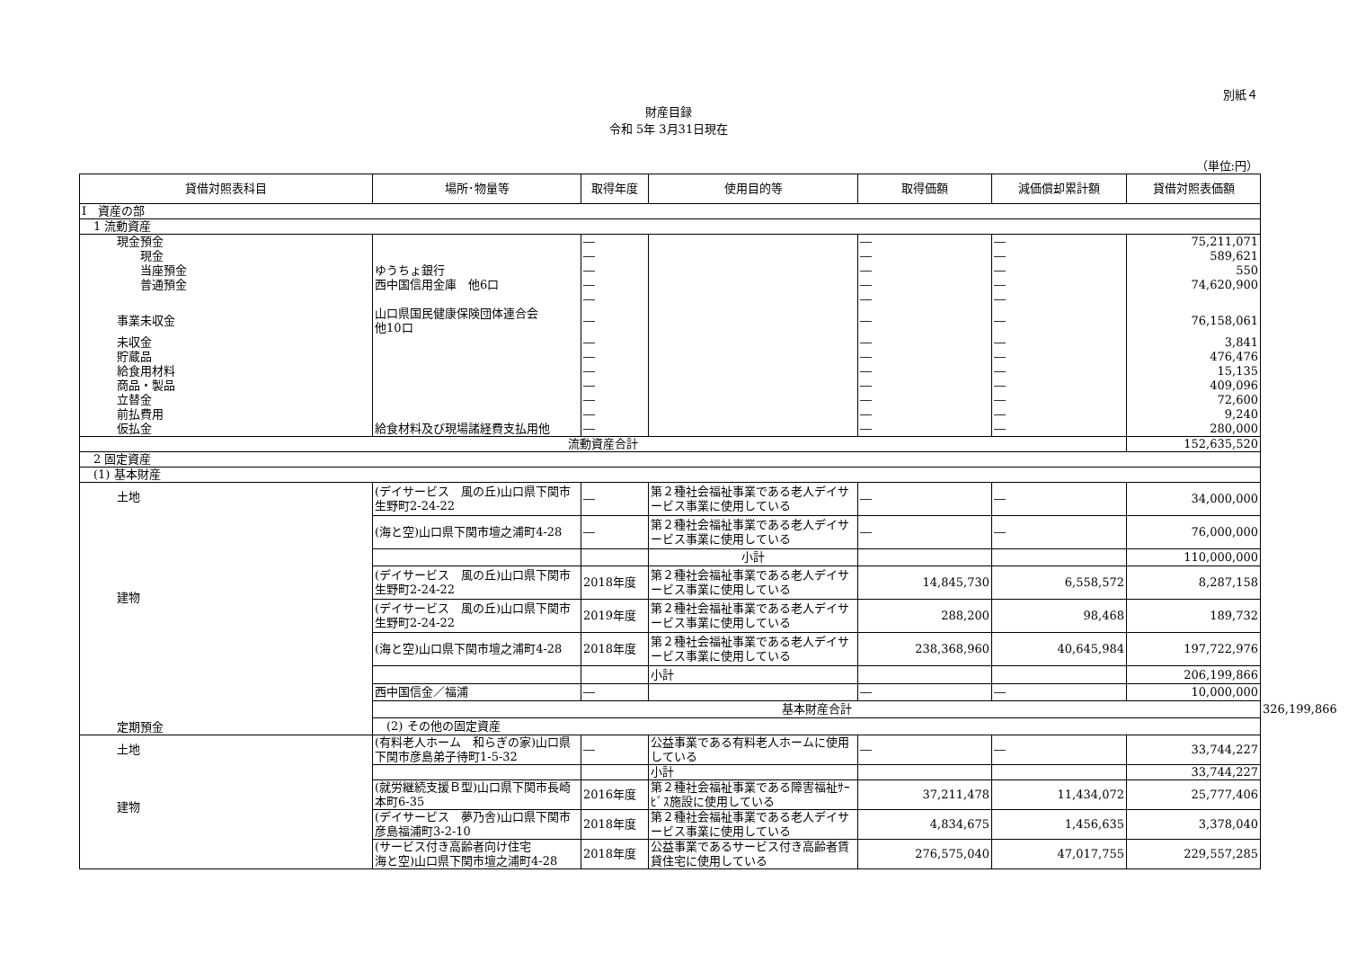別紙４
財産目録
令和 5年 3月31日現在
（単位:円）
| 貸借対照表科目 | 場所･物量等 | 取得年度 | 使用目的等 | 取得価額 | 減価償却累計額 | 貸借対照表価額 | |
| --- | --- | --- | --- | --- | --- | --- | --- |
| Ⅰ 資産の部 | | | | | | | |
| 1 流動資産 | | | | | | | |
| 現金預金 | | ― | | ― | ― | 75,211,071 | |
| 現金 | | ― | | ― | ― | 589,621 | |
| 当座預金 | ゆうちょ銀行 | ― | | ― | ― | 550 | |
| 普通預金 | 西中国信用金庫 他6口 | ― | | ― | ― | 74,620,900 | |
| | | ― | | ― | ― | | |
| 事業未収金 | 山口県国民健康保険団体連合会 他10口 | ― | | ― | ― | 76,158,061 | |
| 未収金 | | ― | | ― | ― | 3,841 | |
| 貯蔵品 | | ― | | ― | ― | 476,476 | |
| 給食用材料 | | ― | | ― | ― | 15,135 | |
| 商品・製品 | | ― | | ― | ― | 409,096 | |
| 立替金 | | ― | | ― | ― | 72,600 | |
| 前払費用 | | ― | | ― | ― | 9,240 | |
| 仮払金 | 給食材料及び現場諸経費支払用他 | ― | | ― | ― | 280,000 | |
| 流動資産合計 | | | | | | 152,635,520 | |
| 2 固定資産 | | | | | | | |
| (1) 基本財産 | | | | | | | |
| 土地 建物 定期預金 | (デイサービス 風の丘)山口県下関市生野町2-24-22 | ― | 第２種社会福祉事業である老人デイサービス事業に使用している | ― | ― | 34,000,000 | |
| | (海と空)山口県下関市壇之浦町4-28 | ― | 第２種社会福祉事業である老人デイサービス事業に使用している | ― | ― | 76,000,000 | |
| | | | 小計 | | | 110,000,000 | |
| | (デイサービス 風の丘)山口県下関市生野町2-24-22 | 2018年度 | 第２種社会福祉事業である老人デイサービス事業に使用している | 14,845,730 | 6,558,572 | 8,287,158 | |
| | (デイサービス 風の丘)山口県下関市生野町2-24-22 | 2019年度 | 第２種社会福祉事業である老人デイサービス事業に使用している | 288,200 | 98,468 | 189,732 | |
| | (海と空)山口県下関市壇之浦町4-28 | 2018年度 | 第２種社会福祉事業である老人デイサービス事業に使用している | 238,368,960 | 40,645,984 | 197,722,976 | |
| | | | 小計 | | | 206,199,866 | |
| | 西中国信金／福浦 | ― | | ― | ― | 10,000,000 | |
| | 基本財産合計 | | | | | | 326,199,866 |
| | (2) その他の固定資産 | | | | | | |
| 土地 建物 | (有料老人ホーム 和らぎの家)山口県下関市彦島弟子待町1-5-32 | ― | 公益事業である有料老人ホームに使用している | ― | ― | 33,744,227 | |
| | | | 小計 | | | 33,744,227 | |
| | (就労継続支援Ｂ型)山口県下関市長崎本町6-35 | 2016年度 | 第２種社会福祉事業である障害福祉ｻｰﾋﾞｽ施設に使用している | 37,211,478 | 11,434,072 | 25,777,406 | |
| | (デイサービス 夢乃舎)山口県下関市彦島福浦町3-2-10 | 2018年度 | 第２種社会福祉事業である老人デイサービス事業に使用している | 4,834,675 | 1,456,635 | 3,378,040 | |
| | (サービス付き高齢者向け住宅 海と空)山口県下関市壇之浦町4-28 | 2018年度 | 公益事業であるサービス付き高齢者賃貸住宅に使用している | 276,575,040 | 47,017,755 | 229,557,285 | |